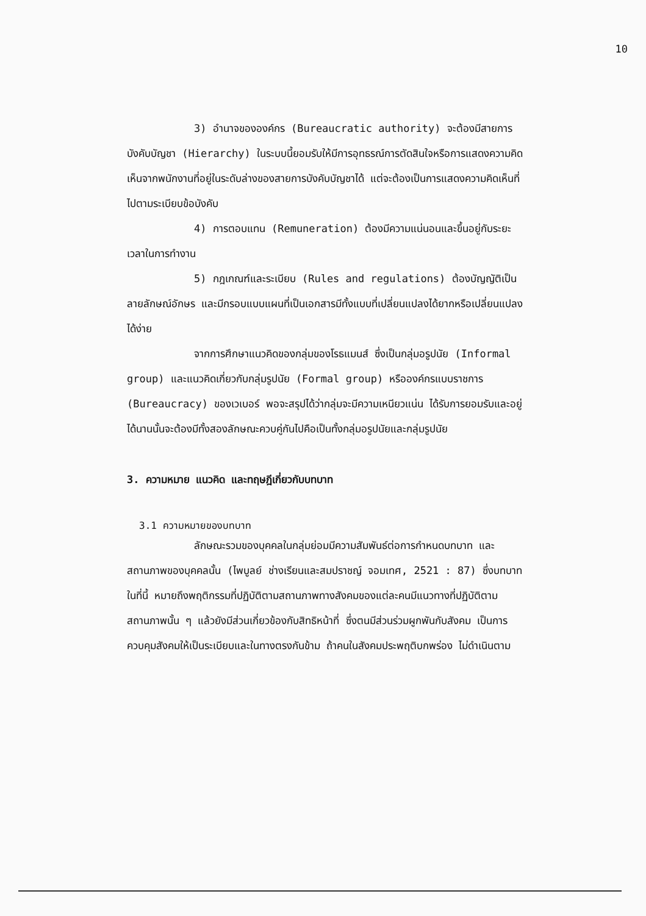10
3) อำนาจขององค์กร (Bureaucratic authority) จะต้องมีสายการบังคับบัญชา (Hierarchy) ในระบบนี้ยอมรับให้มีการอุทธรณ์การตัดสินใจหรือการแสดงความคิดเห็นจากพนักงานที่อยู่ในระดับล่างของสายการบังคับบัญชาได้ แต่จะต้องเป็นการแสดงความคิดเห็นที่ไปตามระเบียบข้อบังคับ
4) การตอบแทน (Remuneration) ต้องมีความแน่นอนและขึ้นอยู่กับระยะเวลาในการทำงาน
5) กฎเกณฑ์และระเบียบ (Rules and regulations) ต้องบัญญัติเป็นลายลักษณ์อักษร และมีกรอบแบบแผนที่เป็นเอกสารมีทั้งแบบที่เปลี่ยนแปลงได้ยากหรือเปลี่ยนแปลงได้ง่าย
จากการศึกษาแนวคิดของกลุ่มของโรธแมนส์ ซึ่งเป็นกลุ่มอรูปนัย (Informal group) และแนวคิดเกี่ยวกับกลุ่มรูปนัย (Formal group) หรือองค์กรแบบราชการ (Bureaucracy) ของเวเบอร์ พอจะสรุปได้ว่ากลุ่มจะมีความเหนียวแน่น ได้รับการยอมรับและอยู่ได้นานนั้นจะต้องมีทั้งสองลักษณะควบคู่กันไปคือเป็นทั้งกลุ่มอรูปนัยและกลุ่มรูปนัย
3. ความหมาย แนวคิด และทฤษฎีเกี่ยวกับบทบาท
3.1 ความหมายของบทบาท
ลักษณะรวมของบุคคลในกลุ่มย่อมมีความสัมพันธ์ต่อการกำหนดบทบาท และสถานภาพของบุคคลนั้น (ไพบูลย์ ช่างเรียนและสมปราชญ์ จอมเทศ, 2521 : 87) ซึ่งบทบาทในที่นี้ หมายถึงพฤติกรรมที่ปฏิบัติตามสถานภาพทางสังคมของแต่ละคนมีแนวทางที่ปฏิบัติตามสถานภาพนั้น ๆ แล้วยังมีส่วนเกี่ยวข้องกับสิทธิหน้าที่ ซึ่งตนมีส่วนร่วมผูกพันกับสังคม เป็นการควบคุมสังคมให้เป็นระเบียบและในทางตรงกันข้าม ถ้าคนในสังคมประพฤติบกพร่อง ไม่ดำเนินตาม